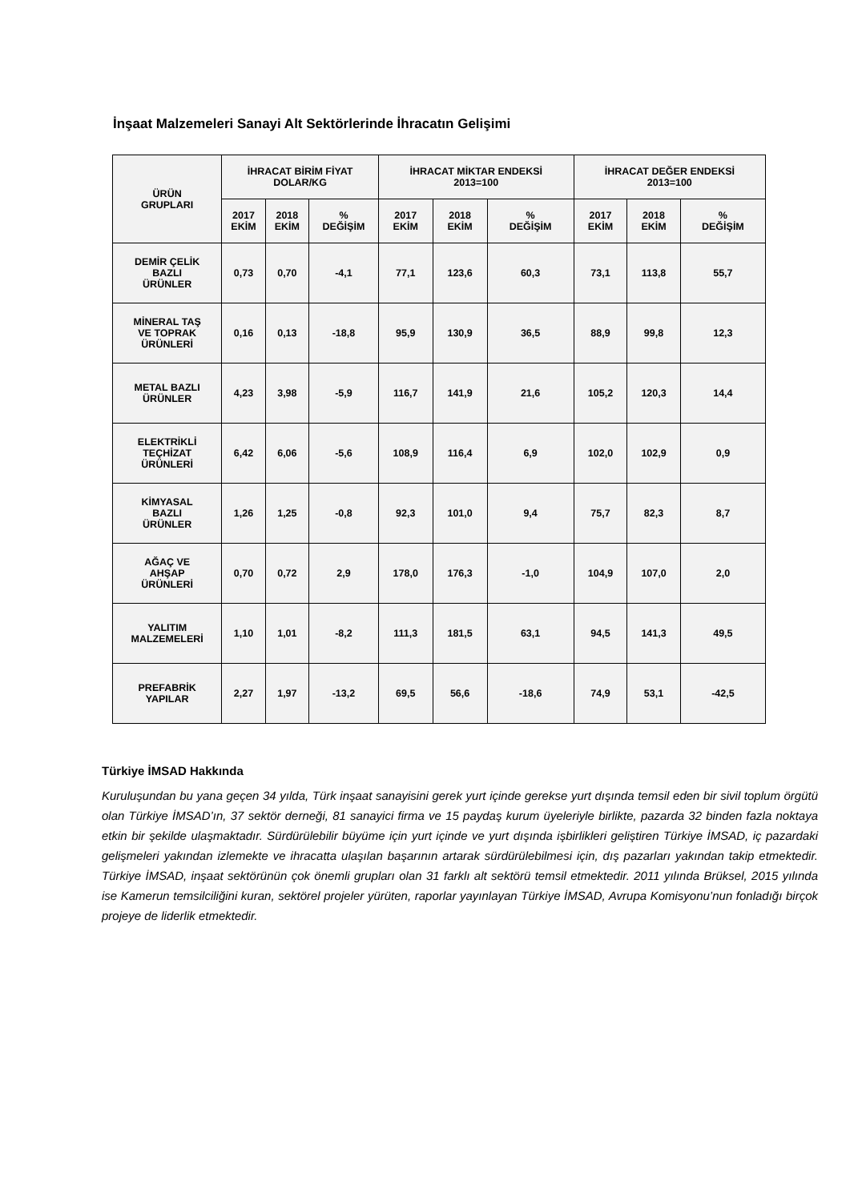İnşaat Malzemeleri Sanayi Alt Sektörlerinde İhracatın Gelişimi
| ÜRÜN GRUPLARI | İHRACAT BİRİM FİYAT DOLAR/KG | | | İHRACAT MİKTAR ENDEKSİ 2013=100 | | | İHRACAT DEĞER ENDEKSİ 2013=100 | | |
| --- | --- | --- | --- | --- | --- | --- | --- | --- | --- |
| | 2017 EKİM | 2018 EKİM | % DEĞİŞİM | 2017 EKİM | 2018 EKİM | % DEĞİŞİM | 2017 EKİM | 2018 EKİM | % DEĞİŞİM |
| DEMİR ÇELİK BAZLI ÜRÜNLER | 0,73 | 0,70 | -4,1 | 77,1 | 123,6 | 60,3 | 73,1 | 113,8 | 55,7 |
| MİNERAL TAŞ VE TOPRAK ÜRÜNLERİ | 0,16 | 0,13 | -18,8 | 95,9 | 130,9 | 36,5 | 88,9 | 99,8 | 12,3 |
| METAL BAZLI ÜRÜNLER | 4,23 | 3,98 | -5,9 | 116,7 | 141,9 | 21,6 | 105,2 | 120,3 | 14,4 |
| ELEKTRİKLİ TEÇHİZAT ÜRÜNLERİ | 6,42 | 6,06 | -5,6 | 108,9 | 116,4 | 6,9 | 102,0 | 102,9 | 0,9 |
| KİMYASAL BAZLI ÜRÜNLER | 1,26 | 1,25 | -0,8 | 92,3 | 101,0 | 9,4 | 75,7 | 82,3 | 8,7 |
| AĞAÇ VE AHŞAP ÜRÜNLERİ | 0,70 | 0,72 | 2,9 | 178,0 | 176,3 | -1,0 | 104,9 | 107,0 | 2,0 |
| YALITIM MALZEMELERİ | 1,10 | 1,01 | -8,2 | 111,3 | 181,5 | 63,1 | 94,5 | 141,3 | 49,5 |
| PREFABRİK YAPILAR | 2,27 | 1,97 | -13,2 | 69,5 | 56,6 | -18,6 | 74,9 | 53,1 | -42,5 |
Türkiye İMSAD Hakkında
Kuruluşundan bu yana geçen 34 yılda, Türk inşaat sanayisini gerek yurt içinde gerekse yurt dışında temsil eden bir sivil toplum örgütü olan Türkiye İMSAD’ın, 37 sektör derneği, 81 sanayici firma ve 15 paydaş kurum üyeleriyle birlikte, pazarda 32 binden fazla noktaya etkin bir şekilde ulaşmaktadır. Sürdürülebilir büyüme için yurt içinde ve yurt dışında işbirlikleri geliştiren Türkiye İMSAD, iç pazardaki gelişmeleri yakından izlemekte ve ihracatta ulaşılan başarının artarak sürdürülebilmesi için, dış pazarları yakından takip etmektedir. Türkiye İMSAD, inşaat sektörünün çok önemli grupları olan 31 farklı alt sektörü temsil etmektedir. 2011 yılında Brüksel, 2015 yılında ise Kamerun temsilciliğini kuran, sektörel projeler yürüten, raporlar yayınlayan Türkiye İMSAD, Avrupa Komisyonu’nun fonladığı birçok projeye de liderlik etmektedir.